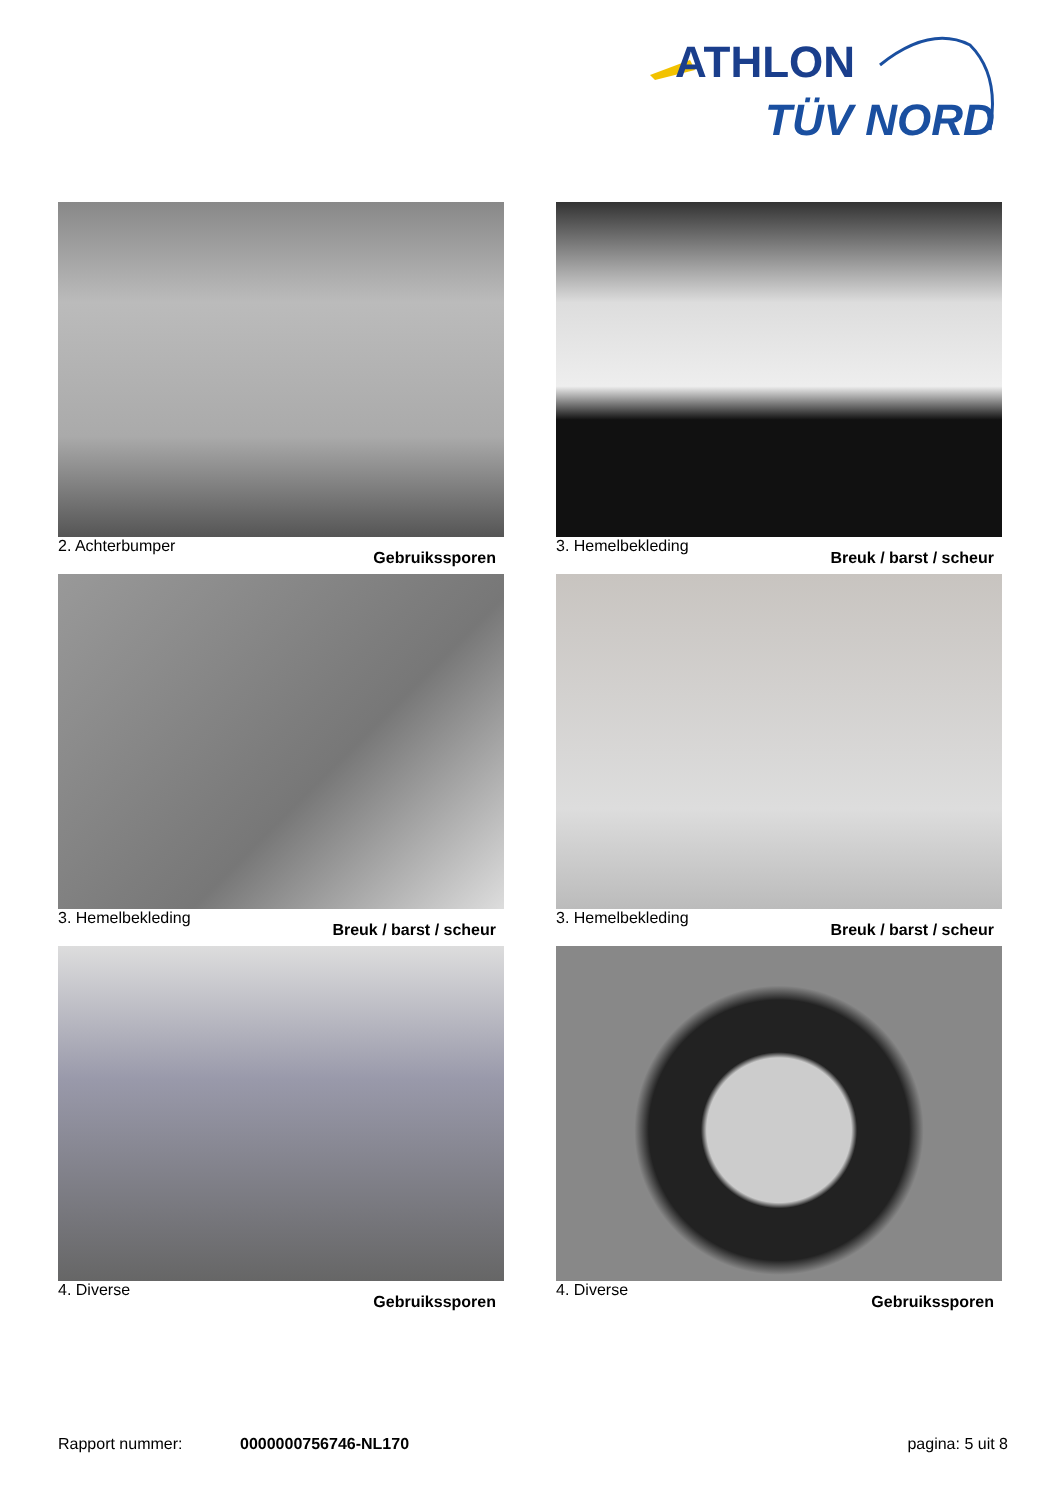ATHLON
TÜV NORD
2. Achterbumper Gebruikssporen
3. Hemelbekleding Breuk / barst / scheur
3. Hemelbekleding Breuk / barst / scheur
3. Hemelbekleding Breuk / barst / scheur
4. Diverse Gebruikssporen
4. Diverse Gebruikssporen
Rapport nummer: 0000000756746-NL170 pagina: 5 uit 8